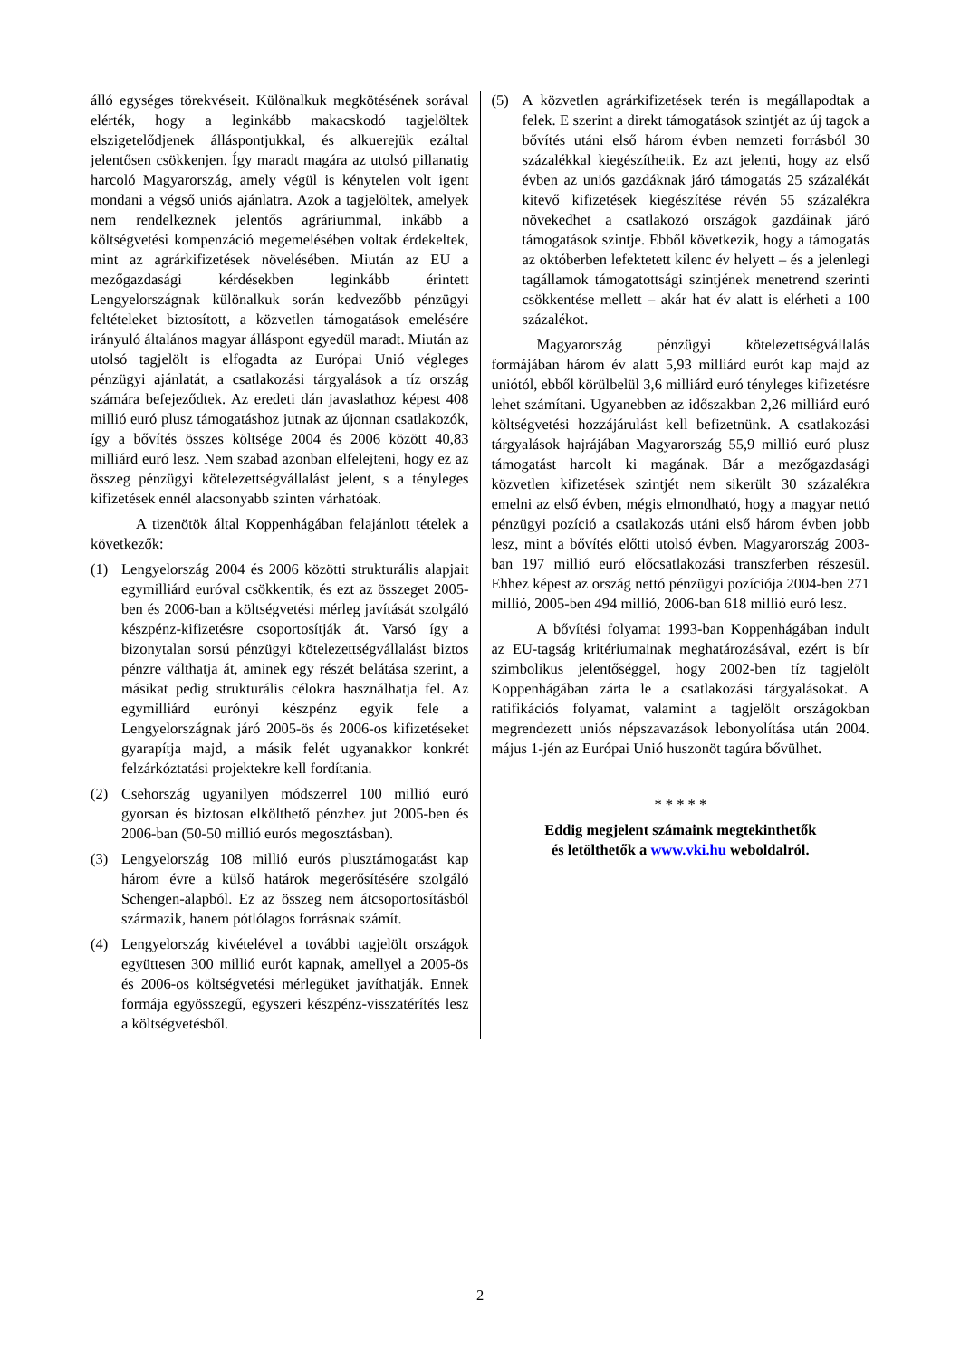álló egységes törekvéseit. Különalkuk megkötésének sorával elérték, hogy a leginkább makacskodó tagjelöltek elszigetelődjenek álláspontjukkal, és alkuerejük ezáltal jelentősen csökkenjen. Így maradt magára az utolsó pillanatig harcoló Magyarország, amely végül is kénytelen volt igent mondani a végső uniós ajánlatra. Azok a tagjelöltek, amelyek nem rendelkeznek jelentős agráriummal, inkább a költségvetési kompenzáció megemelésében voltak érdekeltek, mint az agrárkifizetések növelésében. Miután az EU a mezőgazdasági kérdésekben leginkább érintett Lengyelországnak különalkuk során kedvezőbb pénzügyi feltételeket biztosított, a közvetlen támogatások emelésére irányuló általános magyar álláspont egyedül maradt. Miután az utolsó tagjelölt is elfogadta az Európai Unió végleges pénzügyi ajánlatát, a csatlakozási tárgyalások a tíz ország számára befejeződtek. Az eredeti dán javaslathoz képest 408 millió euró plusz támogatáshoz jutnak az újonnan csatlakozók, így a bővítés összes költsége 2004 és 2006 között 40,83 milliárd euró lesz. Nem szabad azonban elfelejteni, hogy ez az összeg pénzügyi kötelezettségvállalást jelent, s a tényleges kifizetések ennél alacsonyabb szinten várhatóak.
A tizenötök által Koppenhágában felajánlott tételek a következők:
(1) Lengyelország 2004 és 2006 közötti strukturális alapjait egymilliárd euróval csökkentik, és ezt az összeget 2005-ben és 2006-ban a költségvetési mérleg javítását szolgáló készpénz-kifizetésre csoportosítják át. Varsó így a bizonytalan sorsú pénzügyi kötelezettségvállalást biztos pénzre válthatja át, aminek egy részét belátása szerint, a másikat pedig strukturális célokra használhatja fel. Az egymilliárd eurónyi készpénz egyik fele a Lengyelországnak járó 2005-ös és 2006-os kifizetéseket gyarapítja majd, a másik felét ugyanakkor konkrét felzárkóztatási projektekre kell fordítania.
(2) Csehország ugyanilyen módszerrel 100 millió euró gyorsan és biztosan elkölthető pénzhez jut 2005-ben és 2006-ban (50-50 millió eurós megosztásban).
(3) Lengyelország 108 millió eurós plusztámogatást kap három évre a külső határok megerősítésére szolgáló Schengen-alapból. Ez az összeg nem átcsoportosításból származik, hanem pótlólagos forrásnak számít.
(4) Lengyelország kivételével a további tagjelölt országok együttesen 300 millió eurót kapnak, amellyel a 2005-ös és 2006-os költségvetési mérlegüket javíthatják. Ennek formája egyösszegű, egyszeri készpénz-visszatérítés lesz a költségvetésből.
(5) A közvetlen agrárkifizetések terén is megállapodtak a felek. E szerint a direkt támogatások szintjét az új tagok a bővítés utáni első három évben nemzeti forrásból 30 százalékkal kiegészíthetik. Ez azt jelenti, hogy az első évben az uniós gazdáknak járó támogatás 25 százalékát kitevő kifizetések kiegészítése révén 55 százalékra növekedhet a csatlakozó országok gazdáinak járó támogatások szintje. Ebből következik, hogy a támogatás az októberben lefektetett kilenc év helyett – és a jelenlegi tagállamok támogatottsági szintjének menetrend szerinti csökkentése mellett – akár hat év alatt is elérheti a 100 százalékot.
Magyarország pénzügyi kötelezettségvállalás formájában három év alatt 5,93 milliárd eurót kap majd az uniótól, ebből körülbelül 3,6 milliárd euró tényleges kifizetésre lehet számítani. Ugyanebben az időszakban 2,26 milliárd euró költségvetési hozzájárulást kell befizetnünk. A csatlakozási tárgyalások hajrájában Magyarország 55,9 millió euró plusz támogatást harcolt ki magának. Bár a mezőgazdasági közvetlen kifizetések szintjét nem sikerült 30 százalékra emelni az első évben, mégis elmondható, hogy a magyar nettó pénzügyi pozíció a csatlakozás utáni első három évben jobb lesz, mint a bővítés előtti utolsó évben. Magyarország 2003-ban 197 millió euró előcsatlakozási transzferben részesül. Ehhez képest az ország nettó pénzügyi pozíciója 2004-ben 271 millió, 2005-ben 494 millió, 2006-ban 618 millió euró lesz.
A bővítési folyamat 1993-ban Koppenhágában indult az EU-tagság kritériumainak meghatározásával, ezért is bír szimbolikus jelentőséggel, hogy 2002-ben tíz tagjelölt Koppenhágában zárta le a csatlakozási tárgyalásokat. A ratifikációs folyamat, valamint a tagjelölt országokban megrendezett uniós népszavazások lebonyolítása után 2004. május 1-jén az Európai Unió huszonöt tagúra bővülhet.
* * * * *
Eddig megjelent számaink megtekinthetők
és letölthetők a www.vki.hu weboldalról.
2